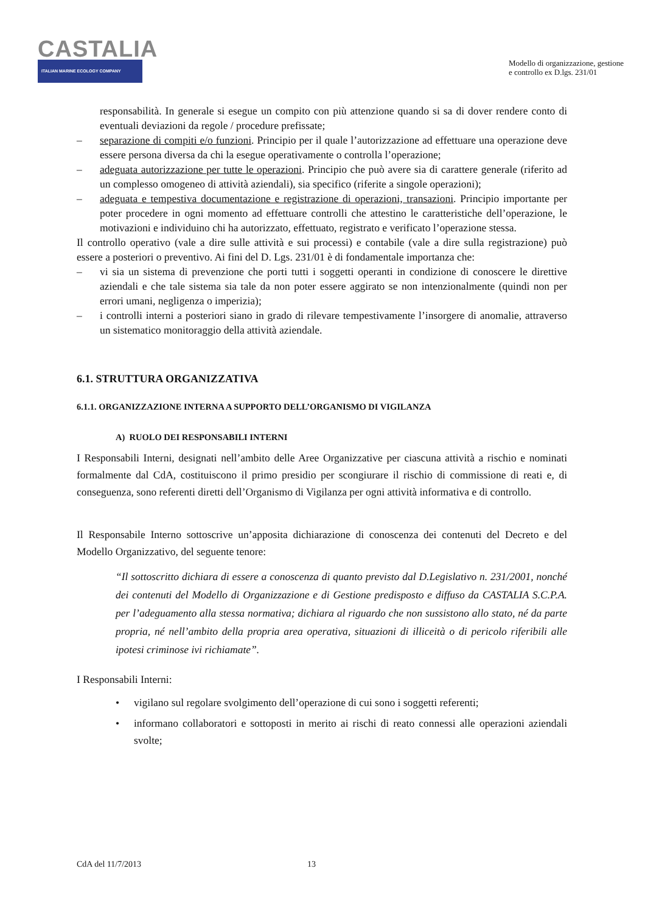CASTALIA
ITALIAN MARINE ECOLOGY COMPANY
Modello di organizzazione, gestione
e controllo ex D.lgs. 231/01
responsabilità. In generale si esegue un compito con più attenzione quando si sa di dover rendere conto di eventuali deviazioni da regole / procedure prefissate;
– separazione di compiti e/o funzioni. Principio per il quale l’autorizzazione ad effettuare una operazione deve essere persona diversa da chi la esegue operativamente o controlla l’operazione;
– adeguata autorizzazione per tutte le operazioni. Principio che può avere sia di carattere generale (riferito ad un complesso omogeneo di attività aziendali), sia specifico (riferite a singole operazioni);
– adeguata e tempestiva documentazione e registrazione di operazioni, transazioni. Principio importante per poter procedere in ogni momento ad effettuare controlli che attestino le caratteristiche dell’operazione, le motivazioni e individuino chi ha autorizzato, effettuato, registrato e verificato l’operazione stessa.
Il controllo operativo (vale a dire sulle attività e sui processi) e contabile (vale a dire sulla registrazione) può essere a posteriori o preventivo. Ai fini del D. Lgs. 231/01 è di fondamentale importanza che:
– vi sia un sistema di prevenzione che porti tutti i soggetti operanti in condizione di conoscere le direttive aziendali e che tale sistema sia tale da non poter essere aggirato se non intenzionalmente (quindi non per errori umani, negligenza o imperizia);
– i controlli interni a posteriori siano in grado di rilevare tempestivamente l’insorgere di anomalie, attraverso un sistematico monitoraggio della attività aziendale.
6.1. STRUTTURA ORGANIZZATIVA
6.1.1. ORGANIZZAZIONE INTERNA A SUPPORTO DELL’ORGANISMO DI VIGILANZA
A) RUOLO DEI RESPONSABILI INTERNI
I Responsabili Interni, designati nell’ambito delle Aree Organizzative per ciascuna attività a rischio e nominati formalmente dal CdA, costituiscono il primo presidio per scongiurare il rischio di commissione di reati e, di conseguenza, sono referenti diretti dell’Organismo di Vigilanza per ogni attività informativa e di controllo.
Il Responsabile Interno sottoscrive un’apposita dichiarazione di conoscenza dei contenuti del Decreto e del Modello Organizzativo, del seguente tenore:
“Il sottoscritto dichiara di essere a conoscenza di quanto previsto dal D.Legislativo n. 231/2001, nonché dei contenuti del Modello di Organizzazione e di Gestione predisposto e diffuso da CASTALIA S.C.P.A. per l’adeguamento alla stessa normativa; dichiara al riguardo che non sussistono allo stato, né da parte propria, né nell’ambito della propria area operativa, situazioni di illiceità o di pericolo riferibili alle ipotesi criminose ivi richiamate”.
I Responsabili Interni:
• vigilano sul regolare svolgimento dell’operazione di cui sono i soggetti referenti;
• informano collaboratori e sottoposti in merito ai rischi di reato connessi alle operazioni aziendali svolte;
CdA del 11/7/2013 13